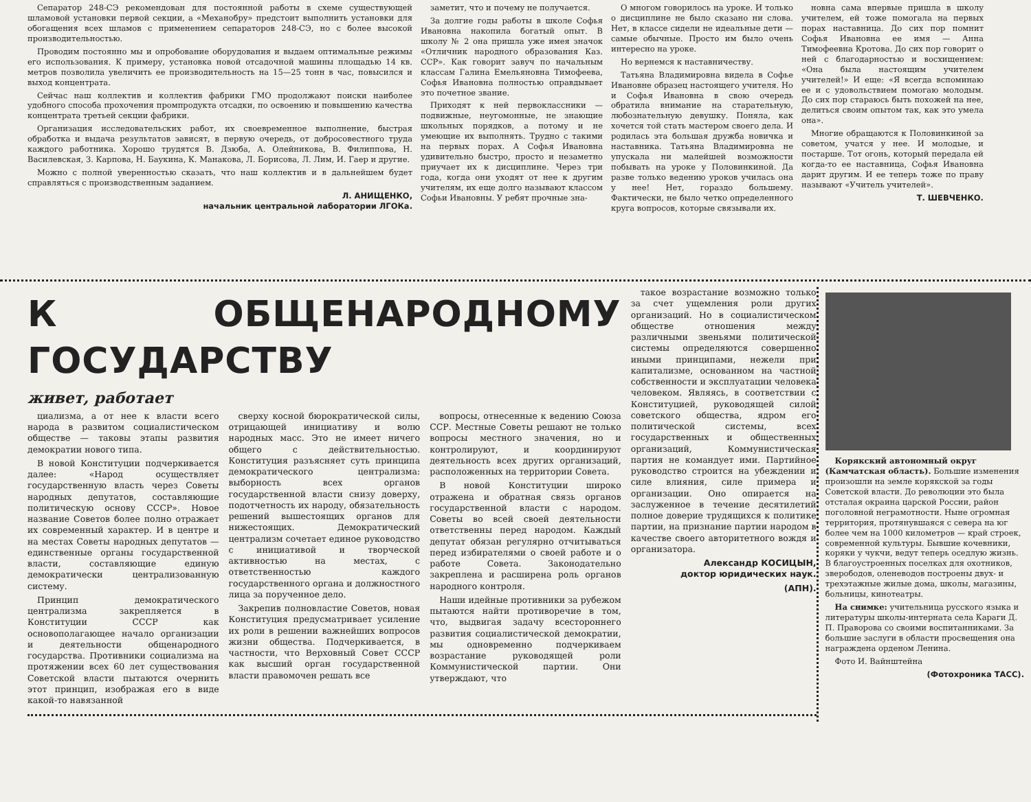Сепаратор 248-СЭ рекомендован для постоянной работы в схеме существующей шламовой установки первой секции, а «Механобру» предстоит выполнить установки для обогащения всех шламов с применением сепараторов 248-СЭ, но с более высокой производительностью.
Проводим постоянно мы и опробование оборудования и выдаем оптимальные режимы его использования. К примеру, установка новой отсадочной машины площадью 14 кв. метров позволила увеличить ее производительность на 15—25 тонн в час, повысился и выход концентрата.
Сейчас наш коллектив и коллектив фабрики ГМО продолжают поиски наиболее удобного способа прохочения промпродукта отсадки, по освоению и повышению качества концентрата третьей секции фабрики.
Организация исследовательских работ, их своевременное выполнение, быстрая обработка и выдача результатов зависят, в первую очередь, от добросовестного труда каждого работника. Хорошо трудятся В. Дзюба, А. Олейникова, В. Филиппова, Н. Василевская, З. Карпова, Н. Баукина, К. Манакова, Л. Борисова, Л. Лим, И. Гаер и другие.
Можно с полной уверенностью сказать, что наш коллектив и в дальнейшем будет справляться с производственным заданием.
Л. АНИЩЕНКО,
начальник центральной лаборатории ЛГОКа.
заметит, что и почему не получается.
За долгие годы работы в школе Софья Ивановна накопила богатый опыт. В школу № 2 она пришла уже имея значок «Отличник народного образования Каз. ССР». Как говорит завуч по начальным классам Галина Емельяновна Тимофеева, Софья Ивановна полностью оправдывает это почетное звание.
Приходят к ней первоклассники — подвижные, неугомонные, не знающие школьных порядков, а потому и не умеющие их выполнять. Трудно с такими на первых порах. А Софья Ивановна удивительно быстро, просто и незаметно приучает их к дисциплине. Через три года, когда они уходят от нее к другим учителям, их еще долго называют классом Софьи Ивановны. У ребят прочные зна-
О многом говорилось на уроке. И только о дисциплине не было сказано ни слова. Нет, в классе сидели не идеальные дети — самые обычные. Просто им было очень интересно на уроке.
Но вернемся к наставничеству.
Татьяна Владимировна видела в Софье Ивановне образец настоящего учителя. Но и Софья Ивановна в свою очередь обратила внимание на старательную, любознательную девушку. Поняла, как хочется той стать мастером своего дела. И родилась эта большая дружба новичка и наставника. Татьяна Владимировна не упускала ни малейшей возможности побывать на уроке у Половинкиной. Да разве только ведению уроков училась она у нее! Нет, гораздо большему. Фактически, не было четко определенного круга вопросов, которые связывали их.
новна сама впервые пришла в школу учителем, ей тоже помогала на первых порах наставница. До сих пор помнит Софья Ивановна ее имя — Анна Тимофеевна Кротова. До сих пор говорит о ней с благодарностью и восхищением: «Она была настоящим учителем учителей!» И еще: «Я всегда вспоминаю ее и с удовольствием помогаю молодым. До сих пор стараюсь быть похожей на нее, делиться своим опытом так, как это умела она».
Многие обращаются к Половинкиной за советом, учатся у нее. И молодые, и постарше. Тот огонь, который передала ей когда-то ее наставница, Софья Ивановна дарит другим. И ее теперь тоже по праву называют «Учитель учителей».
Т. ШЕВЧЕНКО.
К ОБЩЕНАРОДНОМУ ГОСУДАРСТВУ
живет, работает
циализма, а от нее к власти всего народа в развитом социалистическом обществе — таковы этапы развития демократии нового типа.
В новой Конституции подчеркивается далее: «Народ осуществляет государственную власть через Советы народных депутатов, составляющие политическую основу СССР». Новое название Советов более полно отражает их современный характер. И в центре и на местах Советы народных депутатов — единственные органы государственной власти, составляющие единую демократически централизованную систему.
Принцип демократического централизма закрепляется в Конституции СССР как основополагающее начало организации и деятельности общенародного государства. Противники социализма на протяжении всех 60 лет существования Советской власти пытаются очернить этот принцип, изображая его в виде какой-то навязанной
сверху косной бюрократической силы, отрицающей инициативу и волю народных масс. Это не имеет ничего общего с действительностью. Конституция разъясняет суть принципа демократического централизма: выборность всех органов государственной власти снизу доверху, подотчетность их народу, обязательность решений вышестоящих органов для нижестоящих. Демократический централизм сочетает единое руководство с инициативой и творческой активностью на местах, с ответственностью каждого государственного органа и должностного лица за порученное дело.
Закрепив полновластие Советов, новая Конституция предусматривает усиление их роли в решении важнейших вопросов жизни общества. Подчеркивается, в частности, что Верховный Совет СССР как высший орган государственной власти правомочен решать все
вопросы, отнесенные к ведению Союза ССР. Местные Советы решают не только вопросы местного значения, но и контролируют, и координируют деятельность всех других организаций, расположенных на территории Совета.
В новой Конституции широко отражена и обратная связь органов государственной власти с народом. Советы во всей своей деятельности ответственны перед народом. Каждый депутат обязан регулярно отчитываться перед избирателями о своей работе и о работе Совета. Законодательно закреплена и расширена роль органов народного контроля.
Наши идейные противники за рубежом пытаются найти противоречие в том, что, выдвигая задачу всестороннего развития социалистической демократии, мы одновременно подчеркиваем возрастание руководящей роли Коммунистической партии. Они утверждают, что
такое возрастание возможно только за счет ущемления роли других организаций. Но в социалистическом обществе отношения между различными звеньями политической системы определяются совершенно иными принципами, нежели при капитализме, основанном на частной собственности и эксплуатации человека человеком. Являясь, в соответствии с Конституцией, руководящей силой советского общества, ядром его политической системы, всех государственных и общественных организаций, Коммунистическая партия не командует ими. Партийное руководство строится на убеждении и силе влияния, силе примера и организации. Оно опирается на заслуженное в течение десятилетий полное доверие трудящихся к политике партии, на признание партии народом в качестве своего авторитетного вождя и организатора.
Александр КОСИЦЫН,
доктор юридических наук.
(АПН).
Корякский автономный округ (Камчатская область). Большие изменения произошли на земле корякской за годы Советской власти. До революции это была отсталая окраина царской России, район поголовной неграмотности. Ныне огромная территория, протянувшаяся с севера на юг более чем на 1000 километров — край строек, современной культуры. Бывшие кочевники, коряки у чукчи, ведут теперь оседлую жизнь. В благоустроенных поселках для охотников, зверободов, оленеводов построены двух- и трехэтажные жилые дома, школы, магазины, больницы, кинотеатры.
На снимке: учительница русского языка и литературы школы-интерната села Караги Д. П. Праворова со своими воспитанниками. За большие заслуги в области просвещения она награждена орденом Ленина.
Фото И. Вайнштейна
(Фотохроника ТАСС).